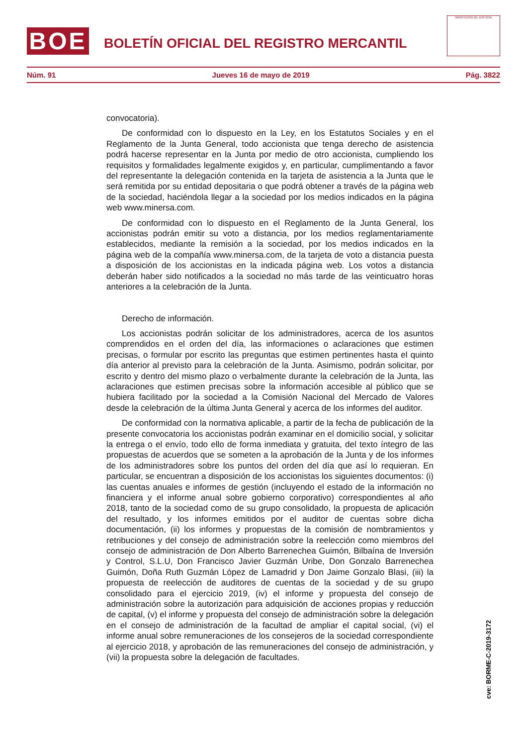BOE
BOLETÍN OFICIAL DEL REGISTRO MERCANTIL
MINISTERIO DE JUSTICIA
Núm. 91 Jueves 16 de mayo de 2019 Pág. 3822
convocatoria).
De conformidad con lo dispuesto en la Ley, en los Estatutos Sociales y en el Reglamento de la Junta General, todo accionista que tenga derecho de asistencia podrá hacerse representar en la Junta por medio de otro accionista, cumpliendo los requisitos y formalidades legalmente exigidos y, en particular, cumplimentando a favor del representante la delegación contenida en la tarjeta de asistencia a la Junta que le será remitida por su entidad depositaria o que podrá obtener a través de la página web de la sociedad, haciéndola llegar a la sociedad por los medios indicados en la página web www.minersa.com.
De conformidad con lo dispuesto en el Reglamento de la Junta General, los accionistas podrán emitir su voto a distancia, por los medios reglamentariamente establecidos, mediante la remisión a la sociedad, por los medios indicados en la página web de la compañía www.minersa.com, de la tarjeta de voto a distancia puesta a disposición de los accionistas en la indicada página web. Los votos a distancia deberán haber sido notificados a la sociedad no más tarde de las veinticuatro horas anteriores a la celebración de la Junta.
Derecho de información.
Los accionistas podrán solicitar de los administradores, acerca de los asuntos comprendidos en el orden del día, las informaciones o aclaraciones que estimen precisas, o formular por escrito las preguntas que estimen pertinentes hasta el quinto día anterior al previsto para la celebración de la Junta. Asimismo, podrán solicitar, por escrito y dentro del mismo plazo o verbalmente durante la celebración de la Junta, las aclaraciones que estimen precisas sobre la información accesible al público que se hubiera facilitado por la sociedad a la Comisión Nacional del Mercado de Valores desde la celebración de la última Junta General y acerca de los informes del auditor.
De conformidad con la normativa aplicable, a partir de la fecha de publicación de la presente convocatoria los accionistas podrán examinar en el domicilio social, y solicitar la entrega o el envío, todo ello de forma inmediata y gratuita, del texto íntegro de las propuestas de acuerdos que se someten a la aprobación de la Junta y de los informes de los administradores sobre los puntos del orden del día que así lo requieran. En particular, se encuentran a disposición de los accionistas los siguientes documentos: (i) las cuentas anuales e informes de gestión (incluyendo el estado de la información no financiera y el informe anual sobre gobierno corporativo) correspondientes al año 2018, tanto de la sociedad como de su grupo consolidado, la propuesta de aplicación del resultado, y los informes emitidos por el auditor de cuentas sobre dicha documentación, (ii) los informes y propuestas de la comisión de nombramientos y retribuciones y del consejo de administración sobre la reelección como miembros del consejo de administración de Don Alberto Barrenechea Guimón, Bilbaína de Inversión y Control, S.L.U, Don Francisco Javier Guzmán Uribe, Don Gonzalo Barrenechea Guimón, Doña Ruth Guzmán López de Lamadrid y Don Jaime Gonzalo Blasi, (iii) la propuesta de reelección de auditores de cuentas de la sociedad y de su grupo consolidado para el ejercicio 2019, (iv) el informe y propuesta del consejo de administración sobre la autorización para adquisición de acciones propias y reducción de capital, (v) el informe y propuesta del consejo de administración sobre la delegación en el consejo de administración de la facultad de ampliar el capital social, (vi) el informe anual sobre remuneraciones de los consejeros de la sociedad correspondiente al ejercicio 2018, y aprobación de las remuneraciones del consejo de administración, y (vii) la propuesta sobre la delegación de facultades.
cve: BORME-C-2019-3172